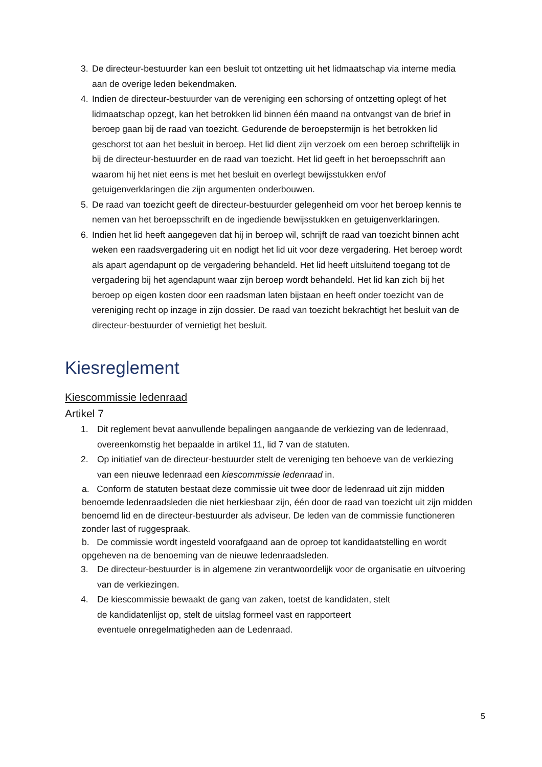3. De directeur-bestuurder kan een besluit tot ontzetting uit het lidmaatschap via interne media aan de overige leden bekendmaken.
4. Indien de directeur-bestuurder van de vereniging een schorsing of ontzetting oplegt of het lidmaatschap opzegt, kan het betrokken lid binnen één maand na ontvangst van de brief in beroep gaan bij de raad van toezicht. Gedurende de beroepstermijn is het betrokken lid geschorst tot aan het besluit in beroep. Het lid dient zijn verzoek om een beroep schriftelijk in bij de directeur-bestuurder en de raad van toezicht. Het lid geeft in het beroepsschrift aan waarom hij het niet eens is met het besluit en overlegt bewijsstukken en/of getuigenverklaringen die zijn argumenten onderbouwen.
5. De raad van toezicht geeft de directeur-bestuurder gelegenheid om voor het beroep kennis te nemen van het beroepsschrift en de ingediende bewijsstukken en getuigenverklaringen.
6. Indien het lid heeft aangegeven dat hij in beroep wil, schrijft de raad van toezicht binnen acht weken een raadsvergadering uit en nodigt het lid uit voor deze vergadering. Het beroep wordt als apart agendapunt op de vergadering behandeld. Het lid heeft uitsluitend toegang tot de vergadering bij het agendapunt waar zijn beroep wordt behandeld. Het lid kan zich bij het beroep op eigen kosten door een raadsman laten bijstaan en heeft onder toezicht van de vereniging recht op inzage in zijn dossier. De raad van toezicht bekrachtigt het besluit van de directeur-bestuurder of vernietigt het besluit.
Kiesreglement
Kiescommissie ledenraad
Artikel 7
1. Dit reglement bevat aanvullende bepalingen aangaande de verkiezing van de ledenraad, overeenkomstig het bepaalde in artikel 11, lid 7 van de statuten.
2. Op initiatief van de directeur-bestuurder stelt de vereniging ten behoeve van de verkiezing van een nieuwe ledenraad een kiescommissie ledenraad in.
a. Conform de statuten bestaat deze commissie uit twee door de ledenraad uit zijn midden benoemde ledenraadsleden die niet herkiesbaar zijn, één door de raad van toezicht uit zijn midden benoemd lid en de directeur-bestuurder als adviseur. De leden van de commissie functioneren zonder last of ruggespraak.
b. De commissie wordt ingesteld voorafgaand aan de oproep tot kandidaatstelling en wordt opgeheven na de benoeming van de nieuwe ledenraadsleden.
3. De directeur-bestuurder is in algemene zin verantwoordelijk voor de organisatie en uitvoering van de verkiezingen.
4. De kiescommissie bewaakt de gang van zaken, toetst de kandidaten, stelt
de kandidatenlijst op, stelt de uitslag formeel vast en rapporteert
eventuele onregelmatigheden aan de Ledenraad.
5